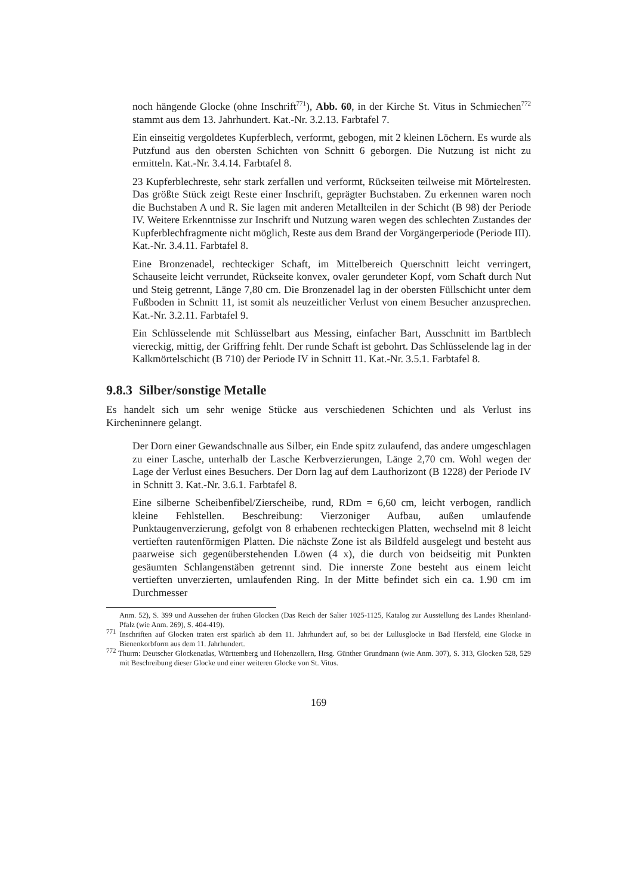noch hängende Glocke (ohne Inschrift<sup>771</sup>), Abb. 60, in der Kirche St. Vitus in Schmiechen<sup>772</sup> stammt aus dem 13. Jahrhundert. Kat.-Nr. 3.2.13. Farbtafel 7.
Ein einseitig vergoldetes Kupferblech, verformt, gebogen, mit 2 kleinen Löchern. Es wurde als Putzfund aus den obersten Schichten von Schnitt 6 geborgen. Die Nutzung ist nicht zu ermitteln. Kat.-Nr. 3.4.14. Farbtafel 8.
23 Kupferblechreste, sehr stark zerfallen und verformt, Rückseiten teilweise mit Mörtelresten. Das größte Stück zeigt Reste einer Inschrift, geprägter Buchstaben. Zu erkennen waren noch die Buchstaben A und R. Sie lagen mit anderen Metallteilen in der Schicht (B 98) der Periode IV. Weitere Erkenntnisse zur Inschrift und Nutzung waren wegen des schlechten Zustandes der Kupferblechfragmente nicht möglich, Reste aus dem Brand der Vorgängerperiode (Periode III). Kat.-Nr. 3.4.11. Farbtafel 8.
Eine Bronzenadel, rechteckiger Schaft, im Mittelbereich Querschnitt leicht verringert, Schauseite leicht verrundet, Rückseite konvex, ovaler gerundeter Kopf, vom Schaft durch Nut und Steig getrennt, Länge 7,80 cm. Die Bronzenadel lag in der obersten Füllschicht unter dem Fußboden in Schnitt 11, ist somit als neuzeitlicher Verlust von einem Besucher anzusprechen. Kat.-Nr. 3.2.11. Farbtafel 9.
Ein Schlüsselende mit Schlüsselbart aus Messing, einfacher Bart, Ausschnitt im Bartblech viereckig, mittig, der Griffring fehlt. Der runde Schaft ist gebohrt. Das Schlüsselende lag in der Kalkmörtelschicht (B 710) der Periode IV in Schnitt 11. Kat.-Nr. 3.5.1. Farbtafel 8.
9.8.3 Silber/sonstige Metalle
Es handelt sich um sehr wenige Stücke aus verschiedenen Schichten und als Verlust ins Kircheninnere gelangt.
Der Dorn einer Gewandschnalle aus Silber, ein Ende spitz zulaufend, das andere umgeschlagen zu einer Lasche, unterhalb der Lasche Kerbverzierungen, Länge 2,70 cm. Wohl wegen der Lage der Verlust eines Besuchers. Der Dorn lag auf dem Laufhorizont (B 1228) der Periode IV in Schnitt 3. Kat.-Nr. 3.6.1. Farbtafel 8.
Eine silberne Scheibenfibel/Zierscheibe, rund, RDm = 6,60 cm, leicht verbogen, randlich kleine Fehlstellen. Beschreibung: Vierzoniger Aufbau, außen umlaufende Punktaugenverzierung, gefolgt von 8 erhabenen rechteckigen Platten, wechselnd mit 8 leicht vertieften rautenförmigen Platten. Die nächste Zone ist als Bildfeld ausgelegt und besteht aus paarweise sich gegenüberstehenden Löwen (4 x), die durch von beidseitig mit Punkten gesäumten Schlangenstäben getrennt sind. Die innerste Zone besteht aus einem leicht vertieften unverzierten, umlaufenden Ring. In der Mitte befindet sich ein ca. 1.90 cm im Durchmesser
Anm. 52), S. 399 und Aussehen der frühen Glocken (Das Reich der Salier 1025-1125, Katalog zur Ausstellung des Landes Rheinland-Pfalz (wie Anm. 269), S. 404-419).
<sup>771</sup> Inschriften auf Glocken traten erst spärlich ab dem 11. Jahrhundert auf, so bei der Lullusglocke in Bad Hersfeld, eine Glocke in Bienenkorbform aus dem 11. Jahrhundert.
<sup>772</sup> Thurm: Deutscher Glockenatlas, Württemberg und Hohenzollern, Hrsg. Günther Grundmann (wie Anm. 307), S. 313, Glocken 528, 529 mit Beschreibung dieser Glocke und einer weiteren Glocke von St. Vitus.
169